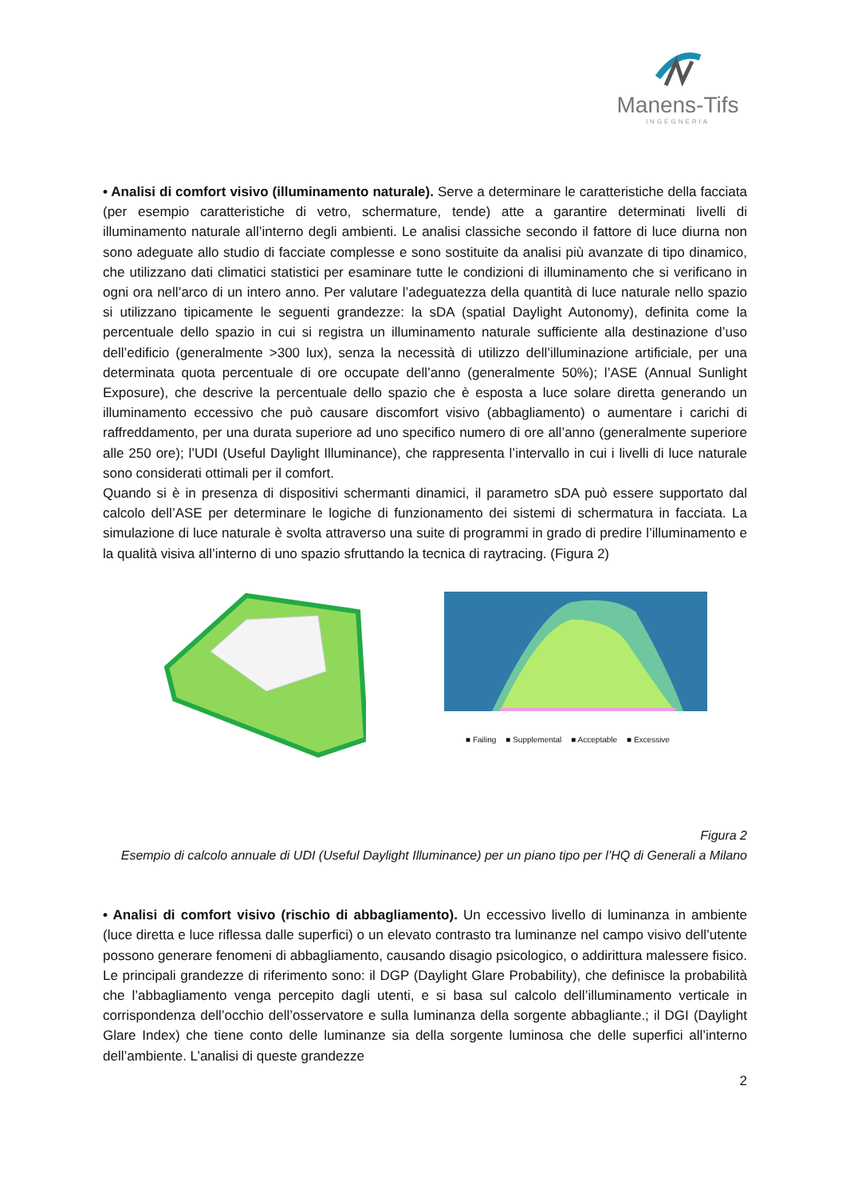Manens-Tifs
INGEGNERIA
• Analisi di comfort visivo (illuminamento naturale). Serve a determinare le caratteristiche della facciata (per esempio caratteristiche di vetro, schermature, tende) atte a garantire determinati livelli di illuminamento naturale all’interno degli ambienti. Le analisi classiche secondo il fattore di luce diurna non sono adeguate allo studio di facciate complesse e sono sostituite da analisi più avanzate di tipo dinamico, che utilizzano dati climatici statistici per esaminare tutte le condizioni di illuminamento che si verificano in ogni ora nell’arco di un intero anno. Per valutare l’adeguatezza della quantità di luce naturale nello spazio si utilizzano tipicamente le seguenti grandezze: la sDA (spatial Daylight Autonomy), definita come la percentuale dello spazio in cui si registra un illuminamento naturale sufficiente alla destinazione d’uso dell’edificio (generalmente >300 lux), senza la necessità di utilizzo dell’illuminazione artificiale, per una determinata quota percentuale di ore occupate dell’anno (generalmente 50%); l’ASE (Annual Sunlight Exposure), che descrive la percentuale dello spazio che è esposta a luce solare diretta generando un illuminamento eccessivo che può causare discomfort visivo (abbagliamento) o aumentare i carichi di raffreddamento, per una durata superiore ad uno specifico numero di ore all’anno (generalmente superiore alle 250 ore); l’UDI (Useful Daylight Illuminance), che rappresenta l’intervallo in cui i livelli di luce naturale sono considerati ottimali per il comfort.
Quando si è in presenza di dispositivi schermanti dinamici, il parametro sDA può essere supportato dal calcolo dell’ASE per determinare le logiche di funzionamento dei sistemi di schermatura in facciata. La simulazione di luce naturale è svolta attraverso una suite di programmi in grado di predire l’illuminamento e la qualità visiva all’interno di uno spazio sfruttando la tecnica di raytracing. (Figura 2)
■ Failing ■ Supplemental ■ Acceptable ■ Excessive
Figura 2
Esempio di calcolo annuale di UDI (Useful Daylight Illuminance) per un piano tipo per l’HQ di Generali a Milano
• Analisi di comfort visivo (rischio di abbagliamento). Un eccessivo livello di luminanza in ambiente (luce diretta e luce riflessa dalle superfici) o un elevato contrasto tra luminanze nel campo visivo dell’utente possono generare fenomeni di abbagliamento, causando disagio psicologico, o addirittura malessere fisico. Le principali grandezze di riferimento sono: il DGP (Daylight Glare Probability), che definisce la probabilità che l’abbagliamento venga percepito dagli utenti, e si basa sul calcolo dell’illuminamento verticale in corrispondenza dell’occhio dell’osservatore e sulla luminanza della sorgente abbagliante.; il DGI (Daylight Glare Index) che tiene conto delle luminanze sia della sorgente luminosa che delle superfici all’interno dell’ambiente. L’analisi di queste grandezze
2